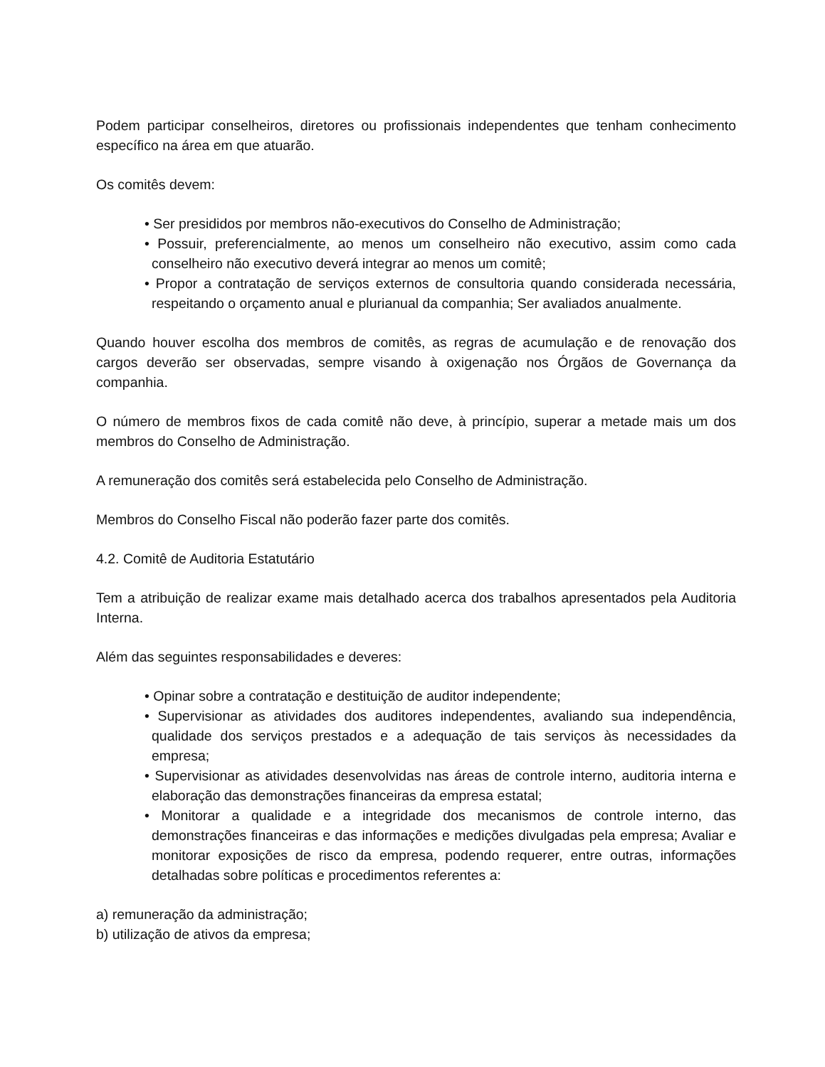Podem participar conselheiros, diretores ou profissionais independentes que tenham conhecimento específico na área em que atuarão.
Os comitês devem:
• Ser presididos por membros não-executivos do Conselho de Administração;
• Possuir, preferencialmente, ao menos um conselheiro não executivo, assim como cada conselheiro não executivo deverá integrar ao menos um comitê;
• Propor a contratação de serviços externos de consultoria quando considerada necessária, respeitando o orçamento anual e plurianual da companhia; Ser avaliados anualmente.
Quando houver escolha dos membros de comitês, as regras de acumulação e de renovação dos cargos deverão ser observadas, sempre visando à oxigenação nos Órgãos de Governança da companhia.
O número de membros fixos de cada comitê não deve, à princípio, superar a metade mais um dos membros do Conselho de Administração.
A remuneração dos comitês será estabelecida pelo Conselho de Administração.
Membros do Conselho Fiscal não poderão fazer parte dos comitês.
4.2. Comitê de Auditoria Estatutário
Tem a atribuição de realizar exame mais detalhado acerca dos trabalhos apresentados pela Auditoria Interna.
Além das seguintes responsabilidades e deveres:
• Opinar sobre a contratação e destituição de auditor independente;
• Supervisionar as atividades dos auditores independentes, avaliando sua independência, qualidade dos serviços prestados e a adequação de tais serviços às necessidades da empresa;
• Supervisionar as atividades desenvolvidas nas áreas de controle interno, auditoria interna e elaboração das demonstrações financeiras da empresa estatal;
• Monitorar a qualidade e a integridade dos mecanismos de controle interno, das demonstrações financeiras e das informações e medições divulgadas pela empresa; Avaliar e monitorar exposições de risco da empresa, podendo requerer, entre outras, informações detalhadas sobre políticas e procedimentos referentes a:
a) remuneração da administração;
b) utilização de ativos da empresa;